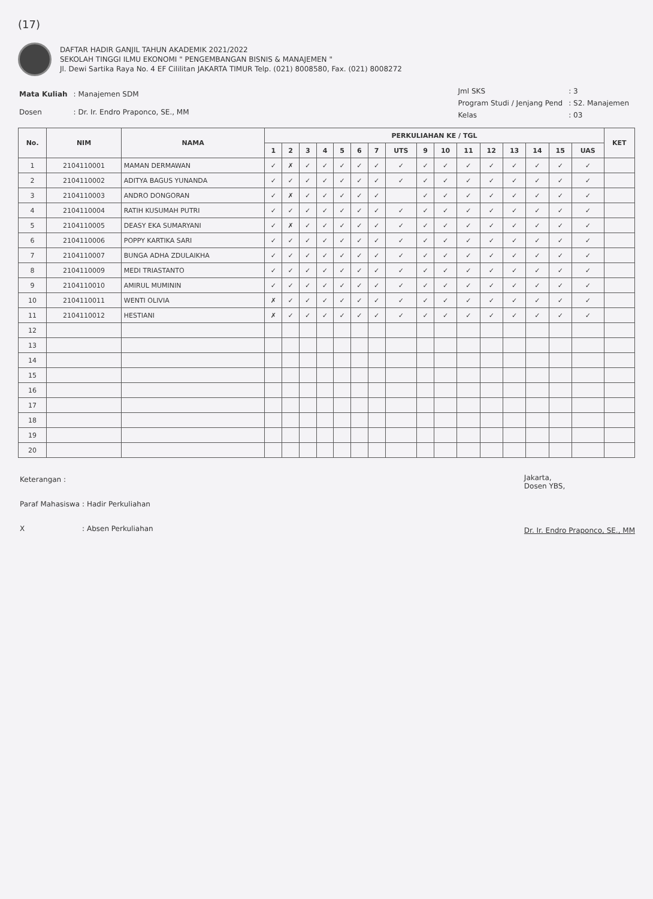(17)
DAFTAR HADIR GANJIL TAHUN AKADEMIK 2021/2022
SEKOLAH TINGGI ILMU EKONOMI " PENGEMBANGAN BISNIS & MANAJEMEN "
Jl. Dewi Sartika Raya No. 4 EF Cililitan JAKARTA TIMUR Telp. (021) 8008580, Fax. (021) 8008272
| Mata Kuliah | : Manajemen SDM |
| Dosen | : Dr. Ir. Endro Praponco, SE., MM |
| Jml SKS | : 3 |
| Program Studi / Jenjang Pend | : S2. Manajemen |
| Kelas | : 03 |
| No. | NIM | NAMA | PERKULIAHAN KE / TGL | | | | | | | | | | | | | | | | KET |
| --- | --- | --- | --- | --- | --- | --- | --- | --- | --- | --- | --- | --- | --- | --- | --- | --- | --- | --- | --- |
| | | | 1 | 2 | 3 | 4 | 5 | 6 | 7 | UTS | 9 | 10 | 11 | 12 | 13 | 14 | 15 | UAS | |
| 1 | 2104110001 | MAMAN DERMAWAN | ✓ | ✗ | ✓ | ✓ | ✓ | ✓ | ✓ | ✓ | ✓ | ✓ | ✓ | ✓ | ✓ | ✓ | ✓ | ✓ | |
| 2 | 2104110002 | ADITYA BAGUS YUNANDA | ✓ | ✓ | ✓ | ✓ | ✓ | ✓ | ✓ | ✓ | ✓ | ✓ | ✓ | ✓ | ✓ | ✓ | ✓ | ✓ | |
| 3 | 2104110003 | ANDRO DONGORAN | ✓ | ✗ | ✓ | ✓ | ✓ | ✓ | ✓ | | ✓ | ✓ | ✓ | ✓ | ✓ | ✓ | ✓ | ✓ | |
| 4 | 2104110004 | RATIH KUSUMAH PUTRI | ✓ | ✓ | ✓ | ✓ | ✓ | ✓ | ✓ | ✓ | ✓ | ✓ | ✓ | ✓ | ✓ | ✓ | ✓ | ✓ | |
| 5 | 2104110005 | DEASY EKA SUMARYANI | ✓ | ✗ | ✓ | ✓ | ✓ | ✓ | ✓ | ✓ | ✓ | ✓ | ✓ | ✓ | ✓ | ✓ | ✓ | ✓ | |
| 6 | 2104110006 | POPPY KARTIKA SARI | ✓ | ✓ | ✓ | ✓ | ✓ | ✓ | ✓ | ✓ | ✓ | ✓ | ✓ | ✓ | ✓ | ✓ | ✓ | ✓ | |
| 7 | 2104110007 | BUNGA ADHA ZDULAIKHA | ✓ | ✓ | ✓ | ✓ | ✓ | ✓ | ✓ | ✓ | ✓ | ✓ | ✓ | ✓ | ✓ | ✓ | ✓ | ✓ | |
| 8 | 2104110009 | MEDI TRIASTANTO | ✓ | ✓ | ✓ | ✓ | ✓ | ✓ | ✓ | ✓ | ✓ | ✓ | ✓ | ✓ | ✓ | ✓ | ✓ | ✓ | |
| 9 | 2104110010 | AMIRUL MUMININ | ✓ | ✓ | ✓ | ✓ | ✓ | ✓ | ✓ | ✓ | ✓ | ✓ | ✓ | ✓ | ✓ | ✓ | ✓ | ✓ | |
| 10 | 2104110011 | WENTI OLIVIA | ✗ | ✓ | ✓ | ✓ | ✓ | ✓ | ✓ | ✓ | ✓ | ✓ | ✓ | ✓ | ✓ | ✓ | ✓ | ✓ | |
| 11 | 2104110012 | HESTIANI | ✗ | ✓ | ✓ | ✓ | ✓ | ✓ | ✓ | ✓ | ✓ | ✓ | ✓ | ✓ | ✓ | ✓ | ✓ | ✓ | |
| 12 | | | | | | | | | | | | | | | | | | | |
| 13 | | | | | | | | | | | | | | | | | | | |
| 14 | | | | | | | | | | | | | | | | | | | |
| 15 | | | | | | | | | | | | | | | | | | | |
| 16 | | | | | | | | | | | | | | | | | | | |
| 17 | | | | | | | | | | | | | | | | | | | |
| 18 | | | | | | | | | | | | | | | | | | | |
| 19 | | | | | | | | | | | | | | | | | | | |
| 20 | | | | | | | | | | | | | | | | | | | |
| Keterangan : | |
| Paraf Mahasiswa | : Hadir Perkuliahan |
| X | : Absen Perkuliahan |
Jakarta,
Dosen YBS,
Dr. Ir. Endro Praponco, SE., MM